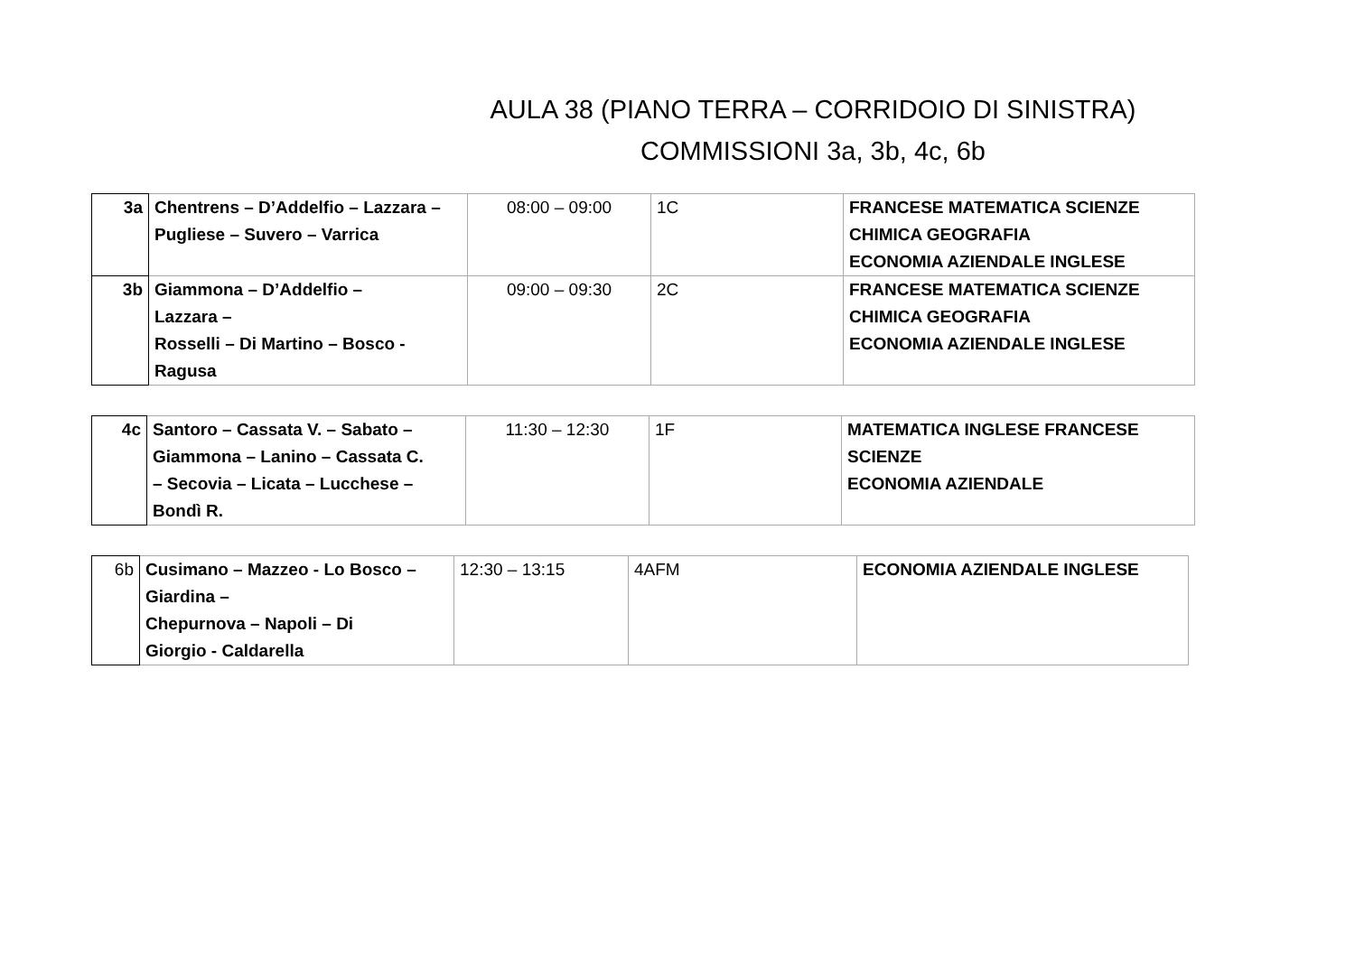AULA 38 (PIANO TERRA – CORRIDOIO DI SINISTRA)
COMMISSIONI 3a, 3b, 4c, 6b
| 3a | Chentrens – D’Addelfio – Lazzara – Pugliese – Suvero – Varrica | 08:00 – 09:00 | 1C | FRANCESE MATEMATICA SCIENZE CHIMICA GEOGRAFIA ECONOMIA AZIENDALE INGLESE |
| 3b | Giammona – D’Addelfio – Lazzara – Rosselli – Di Martino – Bosco - Ragusa | 09:00 – 09:30 | 2C | FRANCESE MATEMATICA SCIENZE CHIMICA GEOGRAFIA ECONOMIA AZIENDALE INGLESE |
| 4c | Santoro – Cassata V. – Sabato – Giammona – Lanino – Cassata C. – Secovia – Licata – Lucchese – Bondì R. | 11:30 – 12:30 | 1F | MATEMATICA INGLESE FRANCESE SCIENZE ECONOMIA AZIENDALE |
| 6b | Cusimano – Mazzeo - Lo Bosco – Giardina – Chepurnova – Napoli – Di Giorgio - Caldarella | 12:30 – 13:15 | 4AFM | ECONOMIA AZIENDALE INGLESE |